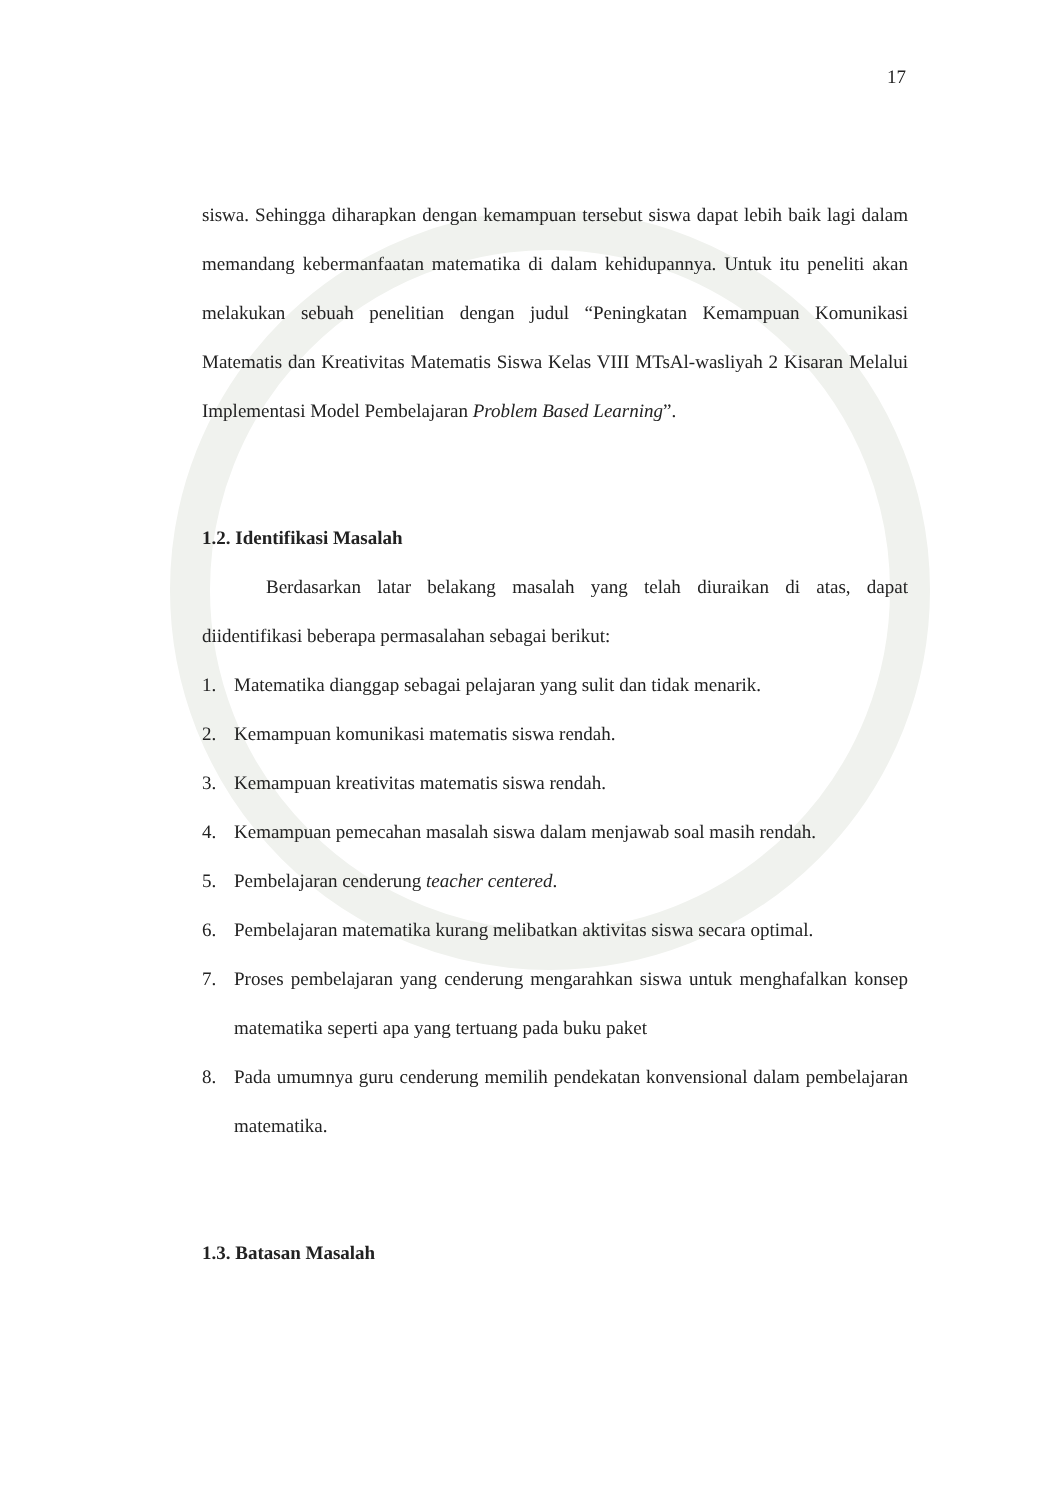17
siswa. Sehingga diharapkan dengan kemampuan tersebut siswa dapat lebih baik lagi dalam memandang kebermanfaatan matematika di dalam kehidupannya. Untuk itu peneliti akan melakukan sebuah penelitian dengan judul “Peningkatan Kemampuan Komunikasi Matematis dan Kreativitas Matematis Siswa Kelas VIII MTsAl-wasliyah 2 Kisaran Melalui Implementasi Model Pembelajaran Problem Based Learning”.
1.2. Identifikasi Masalah
Berdasarkan latar belakang masalah yang telah diuraikan di atas, dapat diidentifikasi beberapa permasalahan sebagai berikut:
1. Matematika dianggap sebagai pelajaran yang sulit dan tidak menarik.
2. Kemampuan komunikasi matematis siswa rendah.
3. Kemampuan kreativitas matematis siswa rendah.
4. Kemampuan pemecahan masalah siswa dalam menjawab soal masih rendah.
5. Pembelajaran cenderung teacher centered.
6. Pembelajaran matematika kurang melibatkan aktivitas siswa secara optimal.
7. Proses pembelajaran yang cenderung mengarahkan siswa untuk menghafalkan konsep matematika seperti apa yang tertuang pada buku paket
8. Pada umumnya guru cenderung memilih pendekatan konvensional dalam pembelajaran matematika.
1.3. Batasan Masalah